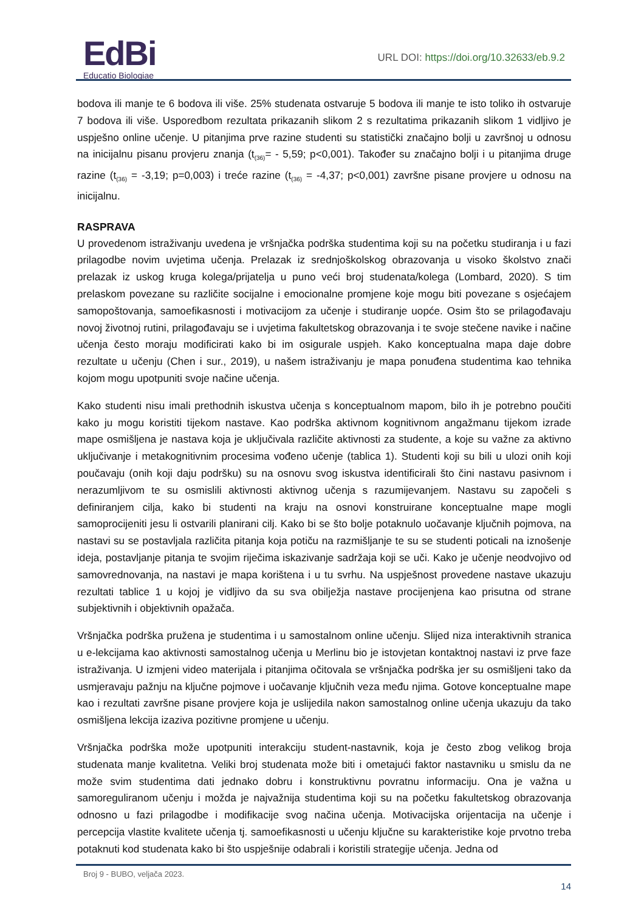EdBi
Educatio Biologiae
URL DOI: https://doi.org/10.32633/eb.9.2
bodova ili manje te 6 bodova ili više. 25% studenata ostvaruje 5 bodova ili manje te isto toliko ih ostvaruje 7 bodova ili više. Usporedbom rezultata prikazanih slikom 2 s rezultatima prikazanih slikom 1 vidljivo je uspješno online učenje. U pitanjima prve razine studenti su statistički značajno bolji u završnoj u odnosu na inicijalnu pisanu provjeru znanja (t<sub>(36)</sub>= - 5,59; p<0,001). Također su značajno bolji i u pitanjima druge razine (t<sub>(36)</sub> = -3,19; p=0,003) i treće razine (t<sub>(36)</sub> = -4,37; p<0,001) završne pisane provjere u odnosu na inicijalnu.
RASPRAVA
U provedenom istraživanju uvedena je vršnjačka podrška studentima koji su na početku studiranja i u fazi prilagodbe novim uvjetima učenja. Prelazak iz srednjoškolskog obrazovanja u visoko školstvo znači prelazak iz uskog kruga kolega/prijatelja u puno veći broj studenata/kolega (Lombard, 2020). S tim prelaskom povezane su različite socijalne i emocionalne promjene koje mogu biti povezane s osjećajem samopoštovanja, samoefikasnosti i motivacijom za učenje i studiranje uopće. Osim što se prilagođavaju novoj životnoj rutini, prilagođavaju se i uvjetima fakultetskog obrazovanja i te svoje stečene navike i načine učenja često moraju modificirati kako bi im osigurale uspjeh. Kako konceptualna mapa daje dobre rezultate u učenju (Chen i sur., 2019), u našem istraživanju je mapa ponuđena studentima kao tehnika kojom mogu upotpuniti svoje načine učenja.
Kako studenti nisu imali prethodnih iskustva učenja s konceptualnom mapom, bilo ih je potrebno poučiti kako ju mogu koristiti tijekom nastave. Kao podrška aktivnom kognitivnom angažmanu tijekom izrade mape osmišljena je nastava koja je uključivala različite aktivnosti za studente, a koje su važne za aktivno uključivanje i metakognitivnim procesima vođeno učenje (tablica 1). Studenti koji su bili u ulozi onih koji poučavaju (onih koji daju podršku) su na osnovu svog iskustva identificirali što čini nastavu pasivnom i nerazumljivom te su osmislili aktivnosti aktivnog učenja s razumijevanjem. Nastavu su započeli s definiranjem cilja, kako bi studenti na kraju na osnovi konstruirane konceptualne mape mogli samoprocijeniti jesu li ostvarili planirani cilj. Kako bi se što bolje potaknulo uočavanje ključnih pojmova, na nastavi su se postavljala različita pitanja koja potiču na razmišljanje te su se studenti poticali na iznošenje ideja, postavljanje pitanja te svojim riječima iskazivanje sadržaja koji se uči. Kako je učenje neodvojivo od samovrednovanja, na nastavi je mapa korištena i u tu svrhu. Na uspješnost provedene nastave ukazuju rezultati tablice 1 u kojoj je vidljivo da su sva obilježja nastave procijenjena kao prisutna od strane subjektivnih i objektivnih opažača.
Vršnjačka podrška pružena je studentima i u samostalnom online učenju. Slijed niza interaktivnih stranica u e-lekcijama kao aktivnosti samostalnog učenja u Merlinu bio je istovjetan kontaktnoj nastavi iz prve faze istraživanja. U izmjeni video materijala i pitanjima očitovala se vršnjačka podrška jer su osmišljeni tako da usmjeravaju pažnju na ključne pojmove i uočavanje ključnih veza među njima. Gotove konceptualne mape kao i rezultati završne pisane provjere koja je uslijedila nakon samostalnog online učenja ukazuju da tako osmišljena lekcija izaziva pozitivne promjene u učenju.
Vršnjačka podrška može upotpuniti interakciju student-nastavnik, koja je često zbog velikog broja studenata manje kvalitetna. Veliki broj studenata može biti i ometajući faktor nastavniku u smislu da ne može svim studentima dati jednako dobru i konstruktivnu povratnu informaciju. Ona je važna u samoreguliranom učenju i možda je najvažnija studentima koji su na početku fakultetskog obrazovanja odnosno u fazi prilagodbe i modifikacije svog načina učenja. Motivacijska orijentacija na učenje i percepcija vlastite kvalitete učenja tj. samoefikasnosti u učenju ključne su karakteristike koje prvotno treba potaknuti kod studenata kako bi što uspješnije odabrali i koristili strategije učenja. Jedna od
Broj 9 - BUBO, veljača 2023.
14